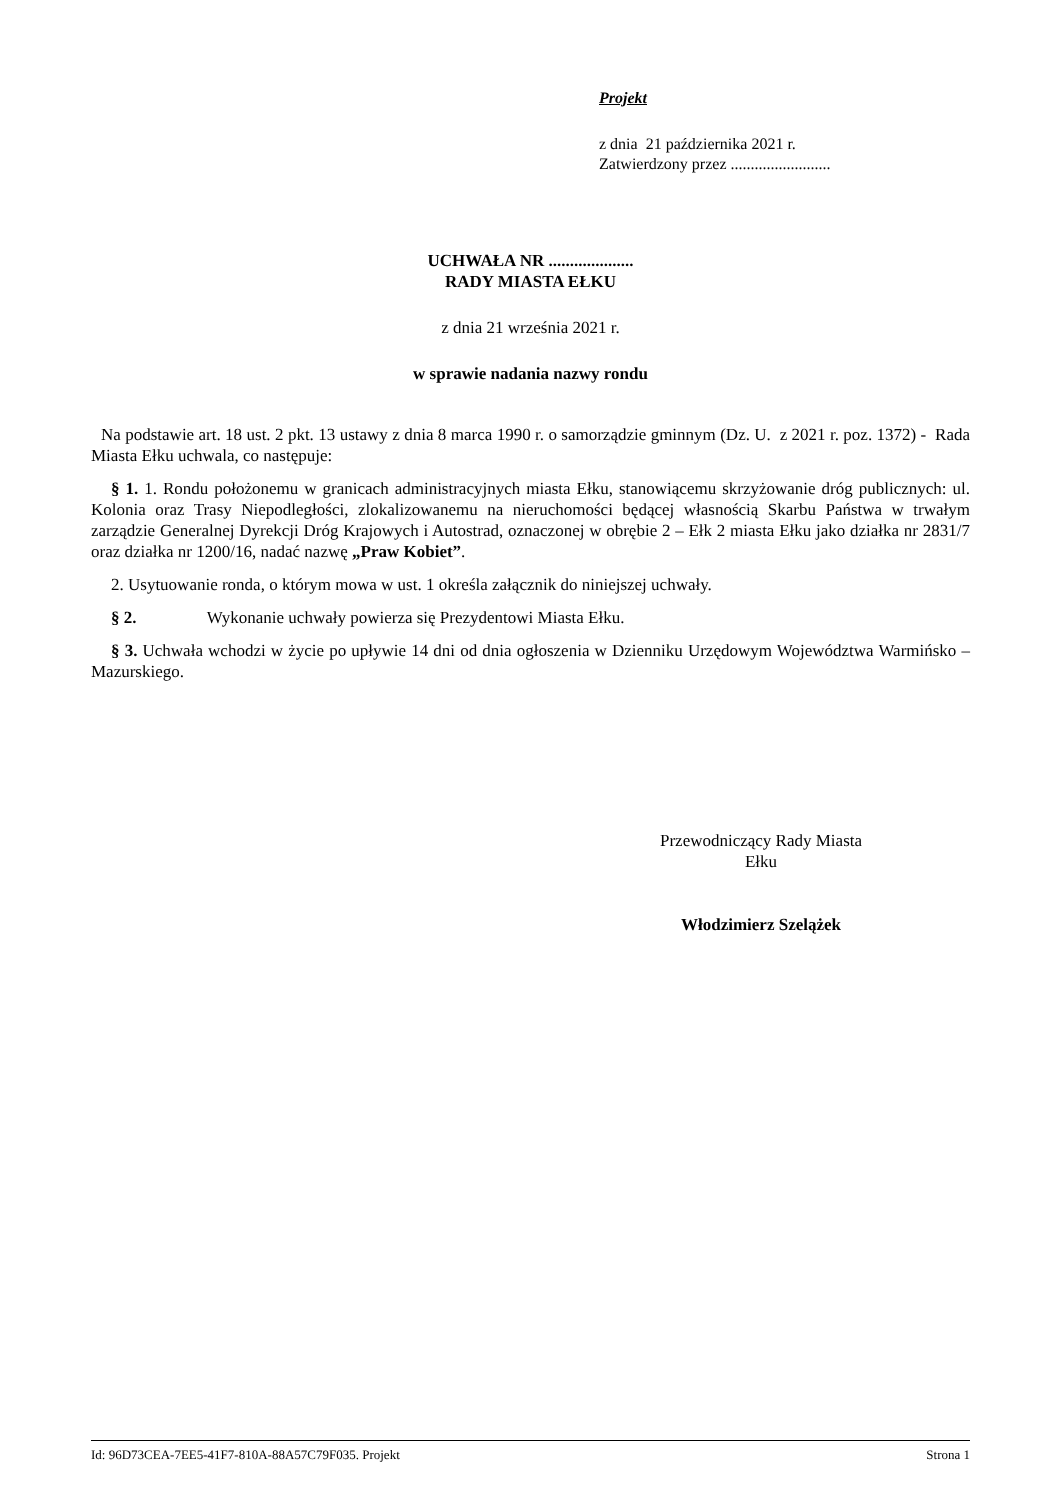Projekt
z dnia 21 października 2021 r.
Zatwierdzony przez .........................
UCHWAŁA NR ....................
RADY MIASTA EŁKU
z dnia 21 września 2021 r.
w sprawie nadania nazwy rondu
Na podstawie art. 18 ust. 2 pkt. 13 ustawy z dnia 8 marca 1990 r. o samorządzie gminnym (Dz. U. z 2021 r. poz. 1372) - Rada Miasta Ełku uchwala, co następuje:
§ 1. 1. Rondu położonemu w granicach administracyjnych miasta Ełku, stanowiącemu skrzyżowanie dróg publicznych: ul. Kolonia oraz Trasy Niepodległości, zlokalizowanemu na nieruchomości będącej własnością Skarbu Państwa w trwałym zarządzie Generalnej Dyrekcji Dróg Krajowych i Autostrad, oznaczonej w obrębie 2 – Ełk 2 miasta Ełku jako działka nr 2831/7 oraz działka nr 1200/16, nadać nazwę „Praw Kobiet”.
2. Usytuowanie ronda, o którym mowa w ust. 1 określa załącznik do niniejszej uchwały.
§ 2. Wykonanie uchwały powierza się Prezydentowi Miasta Ełku.
§ 3. Uchwała wchodzi w życie po upływie 14 dni od dnia ogłoszenia w Dzienniku Urzędowym Województwa Warmińsko – Mazurskiego.
Przewodniczący Rady Miasta
Ełku
Włodzimierz Szelążek
Id: 96D73CEA-7EE5-41F7-810A-88A57C79F035. Projekt Strona 1